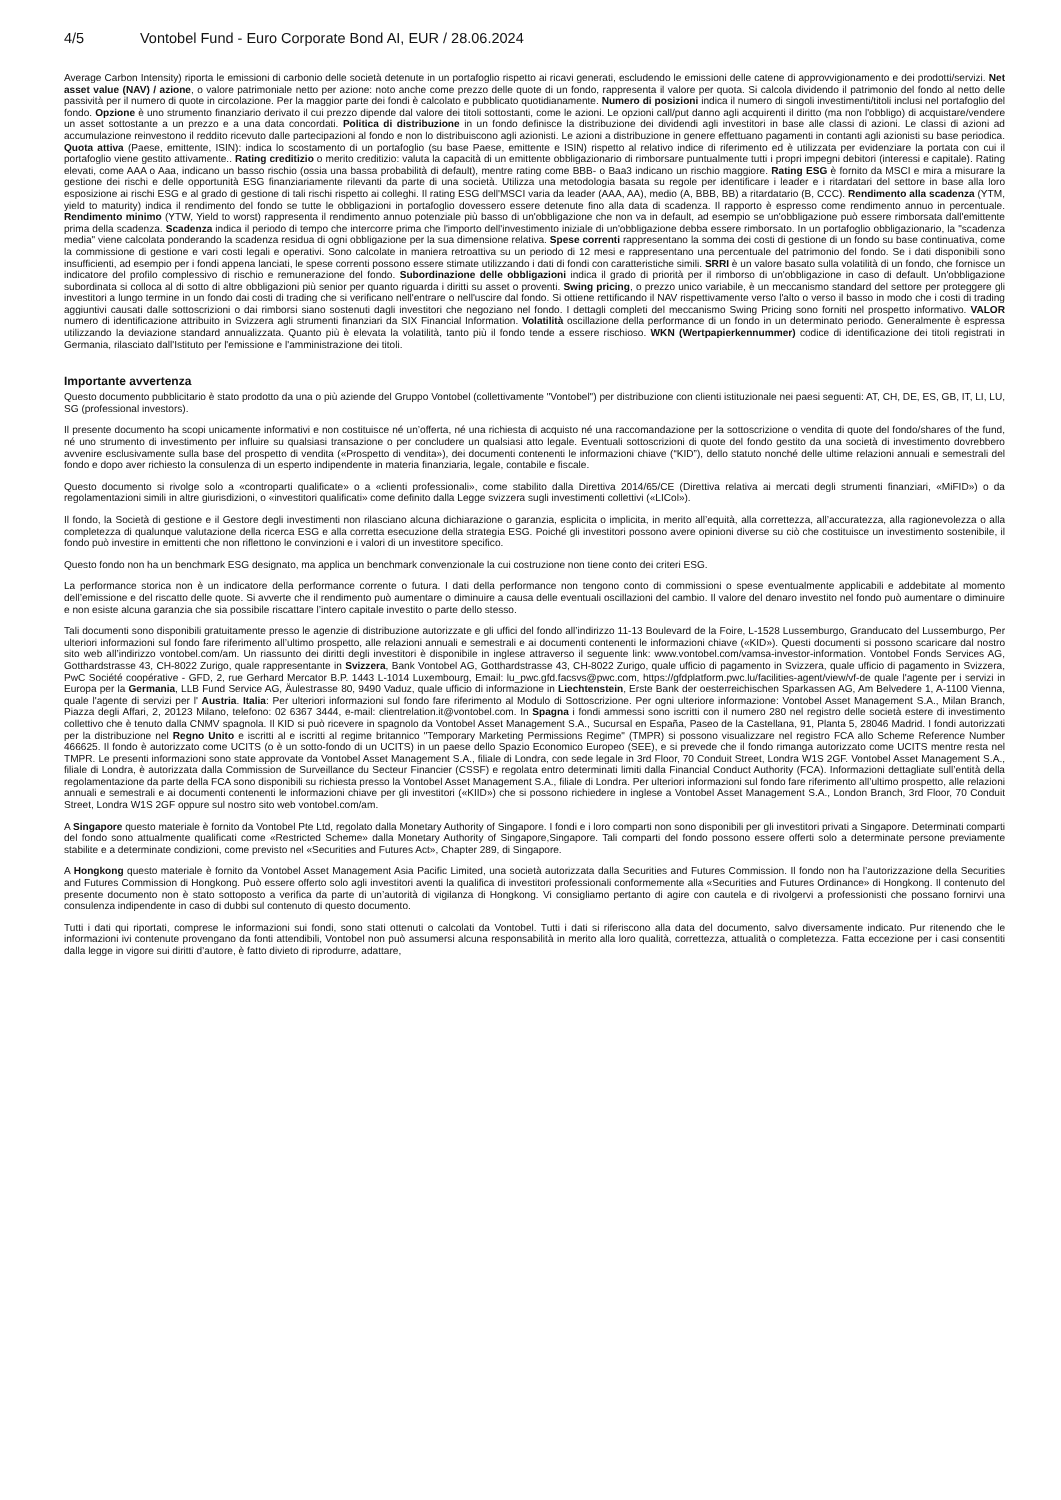4/5 Vontobel Fund - Euro Corporate Bond AI, EUR / 28.06.2024
Average Carbon Intensity) riporta le emissioni di carbonio delle società detenute in un portafoglio rispetto ai ricavi generati, escludendo le emissioni delle catene di approvvigionamento e dei prodotti/servizi. Net asset value (NAV) / azione, o valore patrimoniale netto per azione: noto anche come prezzo delle quote di un fondo, rappresenta il valore per quota. Si calcola dividendo il patrimonio del fondo al netto delle passività per il numero di quote in circolazione. Per la maggior parte dei fondi è calcolato e pubblicato quotidianamente. Numero di posizioni indica il numero di singoli investimenti/titoli inclusi nel portafoglio del fondo. Opzione è uno strumento finanziario derivato il cui prezzo dipende dal valore dei titoli sottostanti, come le azioni. Le opzioni call/put danno agli acquirenti il diritto (ma non l'obbligo) di acquistare/vendere un asset sottostante a un prezzo e a una data concordati. Politica di distribuzione in un fondo definisce la distribuzione dei dividendi agli investitori in base alle classi di azioni. Le classi di azioni ad accumulazione reinvestono il reddito ricevuto dalle partecipazioni al fondo e non lo distribuiscono agli azionisti. Le azioni a distribuzione in genere effettuano pagamenti in contanti agli azionisti su base periodica. Quota attiva (Paese, emittente, ISIN): indica lo scostamento di un portafoglio (su base Paese, emittente e ISIN) rispetto al relativo indice di riferimento ed è utilizzata per evidenziare la portata con cui il portafoglio viene gestito attivamente.. Rating creditizio o merito creditizio: valuta la capacità di un emittente obbligazionario di rimborsare puntualmente tutti i propri impegni debitori (interessi e capitale). Rating elevati, come AAA o Aaa, indicano un basso rischio (ossia una bassa probabilità di default), mentre rating come BBB- o Baa3 indicano un rischio maggiore. Rating ESG è fornito da MSCI e mira a misurare la gestione dei rischi e delle opportunità ESG finanziariamente rilevanti da parte di una società. Utilizza una metodologia basata su regole per identificare i leader e i ritardatari del settore in base alla loro esposizione ai rischi ESG e al grado di gestione di tali rischi rispetto ai colleghi. Il rating ESG dell'MSCI varia da leader (AAA, AA), medio (A, BBB, BB) a ritardatario (B, CCC). Rendimento alla scadenza (YTM, yield to maturity) indica il rendimento del fondo se tutte le obbligazioni in portafoglio dovessero essere detenute fino alla data di scadenza. Il rapporto è espresso come rendimento annuo in percentuale. Rendimento minimo (YTW, Yield to worst) rappresenta il rendimento annuo potenziale più basso di un'obbligazione che non va in default, ad esempio se un'obbligazione può essere rimborsata dall'emittente prima della scadenza. Scadenza indica il periodo di tempo che intercorre prima che l'importo dell'investimento iniziale di un'obbligazione debba essere rimborsato. In un portafoglio obbligazionario, la "scadenza media" viene calcolata ponderando la scadenza residua di ogni obbligazione per la sua dimensione relativa. Spese correnti rappresentano la somma dei costi di gestione di un fondo su base continuativa, come la commissione di gestione e vari costi legali e operativi. Sono calcolate in maniera retroattiva su un periodo di 12 mesi e rappresentano una percentuale del patrimonio del fondo. Se i dati disponibili sono insufficienti, ad esempio per i fondi appena lanciati, le spese correnti possono essere stimate utilizzando i dati di fondi con caratteristiche simili. SRRI è un valore basato sulla volatilità di un fondo, che fornisce un indicatore del profilo complessivo di rischio e remunerazione del fondo. Subordinazione delle obbligazioni indica il grado di priorità per il rimborso di un'obbligazione in caso di default. Un'obbligazione subordinata si colloca al di sotto di altre obbligazioni più senior per quanto riguarda i diritti su asset o proventi. Swing pricing, o prezzo unico variabile, è un meccanismo standard del settore per proteggere gli investitori a lungo termine in un fondo dai costi di trading che si verificano nell'entrare o nell'uscire dal fondo. Si ottiene rettificando il NAV rispettivamente verso l'alto o verso il basso in modo che i costi di trading aggiuntivi causati dalle sottoscrizioni o dai rimborsi siano sostenuti dagli investitori che negoziano nel fondo. I dettagli completi del meccanismo Swing Pricing sono forniti nel prospetto informativo. VALOR numero di identificazione attribuito in Svizzera agli strumenti finanziari da SIX Financial Information. Volatilità oscillazione della performance di un fondo in un determinato periodo. Generalmente è espressa utilizzando la deviazione standard annualizzata. Quanto più è elevata la volatilità, tanto più il fondo tende a essere rischioso. WKN (Wertpapierkennummer) codice di identificazione dei titoli registrati in Germania, rilasciato dall'Istituto per l'emissione e l'amministrazione dei titoli.
Importante avvertenza
Questo documento pubblicitario è stato prodotto da una o più aziende del Gruppo Vontobel (collettivamente "Vontobel") per distribuzione con clienti istituzionale nei paesi seguenti: AT, CH, DE, ES, GB, IT, LI, LU, SG (professional investors).
Il presente documento ha scopi unicamente informativi e non costituisce né un’offerta, né una richiesta di acquisto né una raccomandazione per la sottoscrizione o vendita di quote del fondo/shares of the fund, né uno strumento di investimento per influire su qualsiasi transazione o per concludere un qualsiasi atto legale. Eventuali sottoscrizioni di quote del fondo gestito da una società di investimento dovrebbero avvenire esclusivamente sulla base del prospetto di vendita («Prospetto di vendita»), dei documenti contenenti le informazioni chiave (“KID”), dello statuto nonché delle ultime relazioni annuali e semestrali del fondo e dopo aver richiesto la consulenza di un esperto indipendente in materia finanziaria, legale, contabile e fiscale.
Questo documento si rivolge solo a «controparti qualificate» o a «clienti professionali», come stabilito dalla Direttiva 2014/65/CE (Direttiva relativa ai mercati degli strumenti finanziari, «MiFID») o da regolamentazioni simili in altre giurisdizioni, o «investitori qualificati» come definito dalla Legge svizzera sugli investimenti collettivi («LICol»).
Il fondo, la Società di gestione e il Gestore degli investimenti non rilasciano alcuna dichiarazione o garanzia, esplicita o implicita, in merito all’equità, alla correttezza, all’accuratezza, alla ragionevolezza o alla completezza di qualunque valutazione della ricerca ESG e alla corretta esecuzione della strategia ESG. Poiché gli investitori possono avere opinioni diverse su ciò che costituisce un investimento sostenibile, il fondo può investire in emittenti che non riflettono le convinzioni e i valori di un investitore specifico.
Questo fondo non ha un benchmark ESG designato, ma applica un benchmark convenzionale la cui costruzione non tiene conto dei criteri ESG.
La performance storica non è un indicatore della performance corrente o futura. I dati della performance non tengono conto di commissioni o spese eventualmente applicabili e addebitate al momento dell’emissione e del riscatto delle quote. Si avverte che il rendimento può aumentare o diminuire a causa delle eventuali oscillazioni del cambio. Il valore del denaro investito nel fondo può aumentare o diminuire e non esiste alcuna garanzia che sia possibile riscattare l’intero capitale investito o parte dello stesso.
Tali documenti sono disponibili gratuitamente presso le agenzie di distribuzione autorizzate e gli uffici del fondo all’indirizzo 11-13 Boulevard de la Foire, L-1528 Lussemburgo, Granducato del Lussemburgo, Per ulteriori informazioni sul fondo fare riferimento all’ultimo prospetto, alle relazioni annuali e semestrali e ai documenti contenenti le informazioni chiave («KID»). Questi documenti si possono scaricare dal nostro sito web all’indirizzo vontobel.com/am. Un riassunto dei diritti degli investitori è disponibile in inglese attraverso il seguente link: www.vontobel.com/vamsa-investor-information. Vontobel Fonds Services AG, Gotthardstrasse 43, CH-8022 Zurigo, quale rappresentante in Svizzera, Bank Vontobel AG, Gotthardstrasse 43, CH-8022 Zurigo, quale ufficio di pagamento in Svizzera, quale ufficio di pagamento in Svizzera, PwC Société coopérative - GFD, 2, rue Gerhard Mercator B.P. 1443 L-1014 Luxembourg, Email: lu_pwc.gfd.facsvs@pwc.com, https://gfdplatform.pwc.lu/facilities-agent/view/vf-de quale l'agente per i servizi in Europa per la Germania, LLB Fund Service AG, Äulestrasse 80, 9490 Vaduz, quale ufficio di informazione in Liechtenstein, Erste Bank der oesterreichischen Sparkassen AG, Am Belvedere 1, A-1100 Vienna, quale l'agente di servizi per l' Austria. Italia: Per ulteriori informazioni sul fondo fare riferimento al Modulo di Sottoscrizione. Per ogni ulteriore informazione: Vontobel Asset Management S.A., Milan Branch, Piazza degli Affari, 2, 20123 Milano, telefono: 02 6367 3444, e-mail: clientrelation.it@vontobel.com. In Spagna i fondi ammessi sono iscritti con il numero 280 nel registro delle società estere di investimento collettivo che è tenuto dalla CNMV spagnola. Il KID si può ricevere in spagnolo da Vontobel Asset Management S.A., Sucursal en España, Paseo de la Castellana, 91, Planta 5, 28046 Madrid. I fondi autorizzati per la distribuzione nel Regno Unito e iscritti al e iscritti al regime britannico "Temporary Marketing Permissions Regime" (TMPR) si possono visualizzare nel registro FCA allo Scheme Reference Number 466625. Il fondo è autorizzato come UCITS (o è un sotto-fondo di un UCITS) in un paese dello Spazio Economico Europeo (SEE), e si prevede che il fondo rimanga autorizzato come UCITS mentre resta nel TMPR. Le presenti informazioni sono state approvate da Vontobel Asset Management S.A., filiale di Londra, con sede legale in 3rd Floor, 70 Conduit Street, Londra W1S 2GF. Vontobel Asset Management S.A., filiale di Londra, è autorizzata dalla Commission de Surveillance du Secteur Financier (CSSF) e regolata entro determinati limiti dalla Financial Conduct Authority (FCA). Informazioni dettagliate sull’entità della regolamentazione da parte della FCA sono disponibili su richiesta presso la Vontobel Asset Management S.A., filiale di Londra. Per ulteriori informazioni sul fondo fare riferimento all’ultimo prospetto, alle relazioni annuali e semestrali e ai documenti contenenti le informazioni chiave per gli investitori («KIID») che si possono richiedere in inglese a Vontobel Asset Management S.A., London Branch, 3rd Floor, 70 Conduit Street, Londra W1S 2GF oppure sul nostro sito web vontobel.com/am.
A Singapore questo materiale è fornito da Vontobel Pte Ltd, regolato dalla Monetary Authority of Singapore. I fondi e i loro comparti non sono disponibili per gli investitori privati a Singapore. Determinati comparti del fondo sono attualmente qualificati come «Restricted Scheme» dalla Monetary Authority of Singapore,Singapore. Tali comparti del fondo possono essere offerti solo a determinate persone previamente stabilite e a determinate condizioni, come previsto nel «Securities and Futures Act», Chapter 289, di Singapore.
A Hongkong questo materiale è fornito da Vontobel Asset Management Asia Pacific Limited, una società autorizzata dalla Securities and Futures Commission. Il fondo non ha l’autorizzazione della Securities and Futures Commission di Hongkong. Può essere offerto solo agli investitori aventi la qualifica di investitori professionali conformemente alla «Securities and Futures Ordinance» di Hongkong. Il contenuto del presente documento non è stato sottoposto a verifica da parte di un’autorità di vigilanza di Hongkong. Vi consigliamo pertanto di agire con cautela e di rivolgervi a professionisti che possano fornirvi una consulenza indipendente in caso di dubbi sul contenuto di questo documento.
Tutti i dati qui riportati, comprese le informazioni sui fondi, sono stati ottenuti o calcolati da Vontobel. Tutti i dati si riferiscono alla data del documento, salvo diversamente indicato. Pur ritenendo che le informazioni ivi contenute provengano da fonti attendibili, Vontobel non può assumersi alcuna responsabilità in merito alla loro qualità, correttezza, attualità o completezza. Fatta eccezione per i casi consentiti dalla legge in vigore sui diritti d’autore, è fatto divieto di riprodurre, adattare,